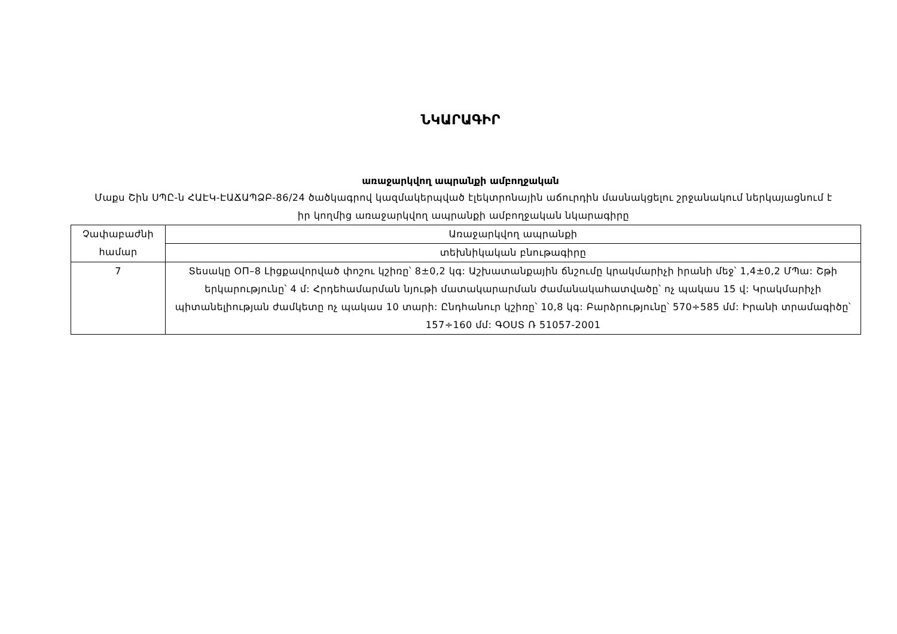ՆԿԱՐԱԳԻՐ
առաջարկվող ապրանքի ամբողջական
Մաքս Շին ՍՊԸ-ն ՀԱԷԿ-ԷԱՃԱՊՁԲ-86/24 ծածկագրով կազմակերպված էլեկտրոնային աճուրդին մասնակցելու շրջանակում ներկայացնում է իր կողմից առաջարկվող ապրանքի ամբողջական նկարագիրը
| Չափաբաժնի համար | Առաջարկվող ապրանքի |
| | տեխնիկական բնութագիրը |
| 7 | Տեսակը ОП–8 Լիցքավորված փոշու կշիռը՝ 8±0,2 կգ: Աշխատանքային ճնշումը կրակմարիչի իրանի մեջ՝ 1,4±0,2 ՄՊա: Շթի երկարությունը՝ 4 մ: Հրդեհամարման նյութի մատակարարման ժամանակահատվածը՝ ոչ պակաս 15 վ: Կրակմարիչի պիտանելիության ժամկետը ոչ պակաս 10 տարի: Ընդհանուր կշիռը՝ 10,8 կգ: Բարձրությունը՝ 570÷585 մմ: Իրանի տրամագիծը՝ 157÷160 մմ: ԳՕՍՏ Ռ 51057-2001 |